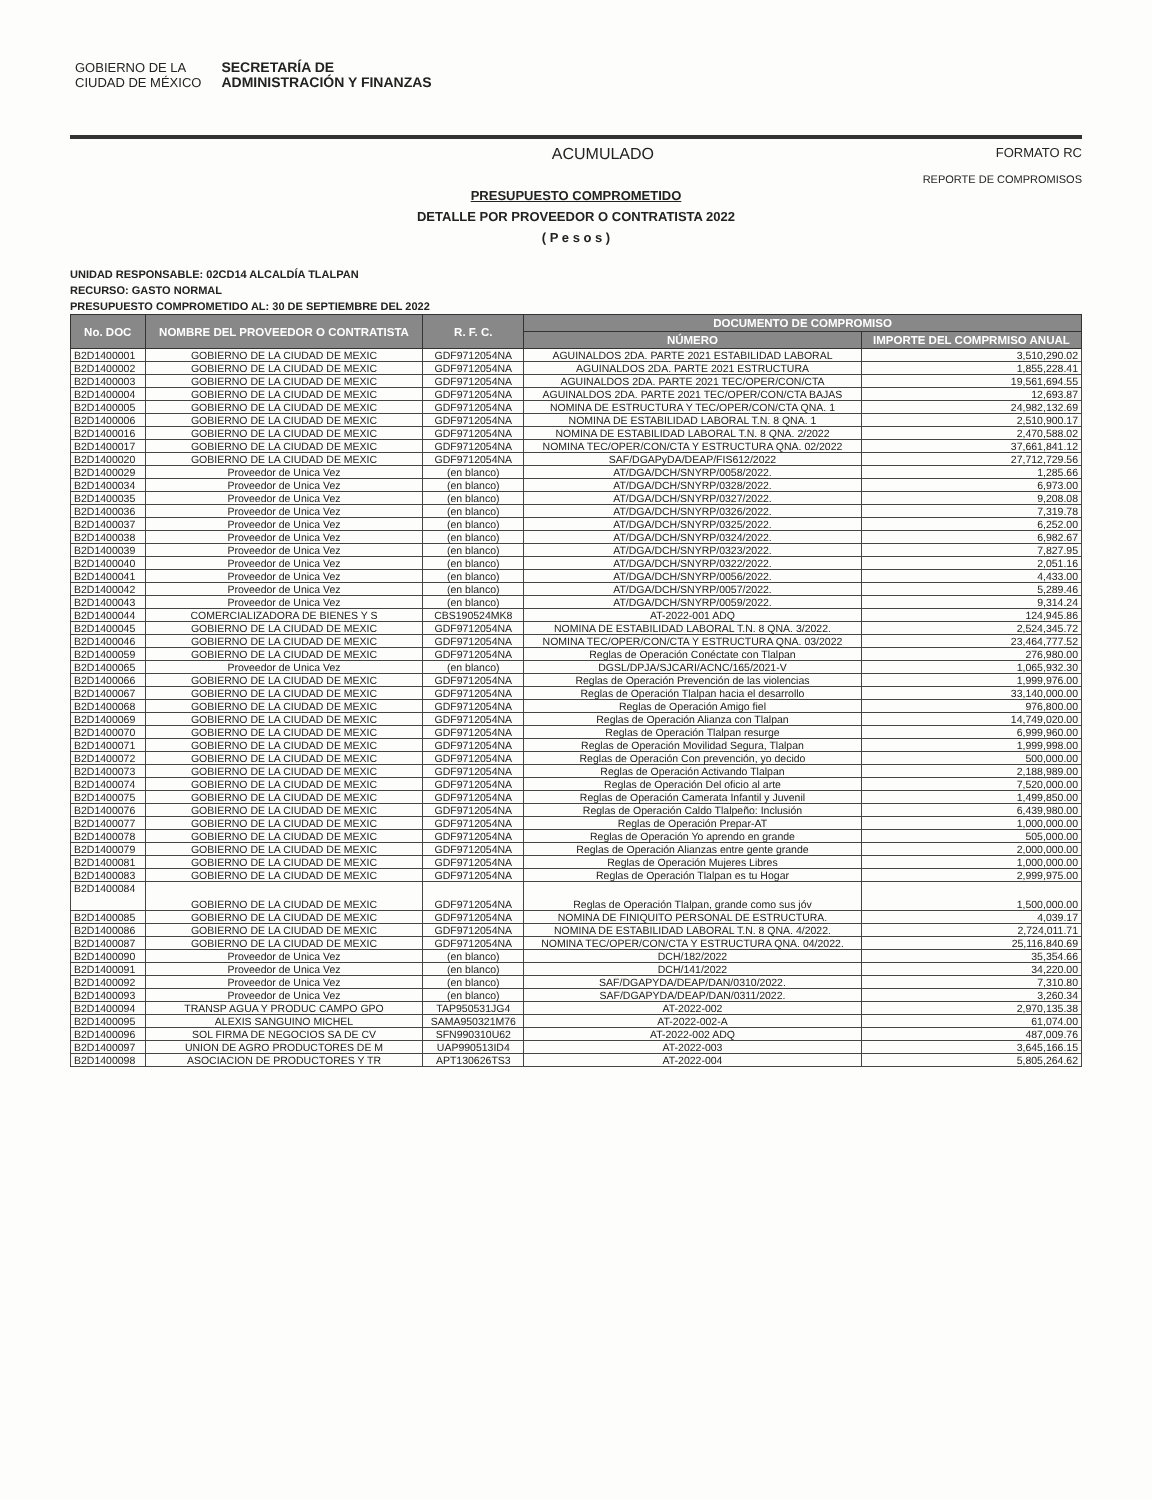GOBIERNO DE LA
CIUDAD DE MÉXICO SECRETARÍA DE
ADMINISTRACIÓN Y FINANZAS
ACUMULADO FORMATO RC
REPORTE DE COMPROMISOS
PRESUPUESTO COMPROMETIDO
DETALLE POR PROVEEDOR O CONTRATISTA 2022
( P e s o s )
UNIDAD RESPONSABLE: 02CD14 ALCALDÍA TLALPAN
RECURSO: GASTO NORMAL
PRESUPUESTO COMPROMETIDO AL: 30 DE SEPTIEMBRE DEL 2022
| No. DOC | NOMBRE DEL PROVEEDOR O CONTRATISTA | R. F. C. | DOCUMENTO DE COMPROMISO | |
| --- | --- | --- | --- | --- |
| | | | NÚMERO | IMPORTE DEL COMPRMISO ANUAL |
| B2D1400001 | GOBIERNO DE LA CIUDAD DE MEXIC | GDF9712054NA | AGUINALDOS 2DA. PARTE 2021 ESTABILIDAD LABORAL | 3,510,290.02 |
| B2D1400002 | GOBIERNO DE LA CIUDAD DE MEXIC | GDF9712054NA | AGUINALDOS 2DA. PARTE 2021 ESTRUCTURA | 1,855,228.41 |
| B2D1400003 | GOBIERNO DE LA CIUDAD DE MEXIC | GDF9712054NA | AGUINALDOS 2DA. PARTE 2021 TEC/OPER/CON/CTA | 19,561,694.55 |
| B2D1400004 | GOBIERNO DE LA CIUDAD DE MEXIC | GDF9712054NA | AGUINALDOS 2DA. PARTE 2021 TEC/OPER/CON/CTA BAJAS | 12,693.87 |
| B2D1400005 | GOBIERNO DE LA CIUDAD DE MEXIC | GDF9712054NA | NOMINA DE ESTRUCTURA Y TEC/OPER/CON/CTA QNA. 1 | 24,982,132.69 |
| B2D1400006 | GOBIERNO DE LA CIUDAD DE MEXIC | GDF9712054NA | NOMINA DE ESTABILIDAD LABORAL T.N. 8 QNA. 1 | 2,510,900.17 |
| B2D1400016 | GOBIERNO DE LA CIUDAD DE MEXIC | GDF9712054NA | NOMINA DE ESTABILIDAD LABORAL T.N. 8 QNA. 2/2022 | 2,470,588.02 |
| B2D1400017 | GOBIERNO DE LA CIUDAD DE MEXIC | GDF9712054NA | NOMINA TEC/OPER/CON/CTA Y ESTRUCTURA QNA. 02/2022 | 37,661,841.12 |
| B2D1400020 | GOBIERNO DE LA CIUDAD DE MEXIC | GDF9712054NA | SAF/DGAPyDA/DEAP/FIS612/2022 | 27,712,729.56 |
| B2D1400029 | Proveedor de Unica Vez | (en blanco) | AT/DGA/DCH/SNYRP/0058/2022. | 1,285.66 |
| B2D1400034 | Proveedor de Unica Vez | (en blanco) | AT/DGA/DCH/SNYRP/0328/2022. | 6,973.00 |
| B2D1400035 | Proveedor de Unica Vez | (en blanco) | AT/DGA/DCH/SNYRP/0327/2022. | 9,208.08 |
| B2D1400036 | Proveedor de Unica Vez | (en blanco) | AT/DGA/DCH/SNYRP/0326/2022. | 7,319.78 |
| B2D1400037 | Proveedor de Unica Vez | (en blanco) | AT/DGA/DCH/SNYRP/0325/2022. | 6,252.00 |
| B2D1400038 | Proveedor de Unica Vez | (en blanco) | AT/DGA/DCH/SNYRP/0324/2022. | 6,982.67 |
| B2D1400039 | Proveedor de Unica Vez | (en blanco) | AT/DGA/DCH/SNYRP/0323/2022. | 7,827.95 |
| B2D1400040 | Proveedor de Unica Vez | (en blanco) | AT/DGA/DCH/SNYRP/0322/2022. | 2,051.16 |
| B2D1400041 | Proveedor de Unica Vez | (en blanco) | AT/DGA/DCH/SNYRP/0056/2022. | 4,433.00 |
| B2D1400042 | Proveedor de Unica Vez | (en blanco) | AT/DGA/DCH/SNYRP/0057/2022. | 5,289.46 |
| B2D1400043 | Proveedor de Unica Vez | (en blanco) | AT/DGA/DCH/SNYRP/0059/2022. | 9,314.24 |
| B2D1400044 | COMERCIALIZADORA DE BIENES Y S | CBS190524MK8 | AT-2022-001 ADQ | 124,945.86 |
| B2D1400045 | GOBIERNO DE LA CIUDAD DE MEXIC | GDF9712054NA | NOMINA DE ESTABILIDAD LABORAL T.N. 8 QNA. 3/2022. | 2,524,345.72 |
| B2D1400046 | GOBIERNO DE LA CIUDAD DE MEXIC | GDF9712054NA | NOMINA TEC/OPER/CON/CTA Y ESTRUCTURA QNA. 03/2022 | 23,464,777.52 |
| B2D1400059 | GOBIERNO DE LA CIUDAD DE MEXIC | GDF9712054NA | Reglas de Operación Conéctate con Tlalpan | 276,980.00 |
| B2D1400065 | Proveedor de Unica Vez | (en blanco) | DGSL/DPJA/SJCARI/ACNC/165/2021-V | 1,065,932.30 |
| B2D1400066 | GOBIERNO DE LA CIUDAD DE MEXIC | GDF9712054NA | Reglas de Operación Prevención de las violencias | 1,999,976.00 |
| B2D1400067 | GOBIERNO DE LA CIUDAD DE MEXIC | GDF9712054NA | Reglas de Operación Tlalpan hacia el desarrollo | 33,140,000.00 |
| B2D1400068 | GOBIERNO DE LA CIUDAD DE MEXIC | GDF9712054NA | Reglas de Operación Amigo fiel | 976,800.00 |
| B2D1400069 | GOBIERNO DE LA CIUDAD DE MEXIC | GDF9712054NA | Reglas de Operación Alianza con Tlalpan | 14,749,020.00 |
| B2D1400070 | GOBIERNO DE LA CIUDAD DE MEXIC | GDF9712054NA | Reglas de Operación Tlalpan resurge | 6,999,960.00 |
| B2D1400071 | GOBIERNO DE LA CIUDAD DE MEXIC | GDF9712054NA | Reglas de Operación Movilidad Segura, Tlalpan | 1,999,998.00 |
| B2D1400072 | GOBIERNO DE LA CIUDAD DE MEXIC | GDF9712054NA | Reglas de Operación Con prevención, yo decido | 500,000.00 |
| B2D1400073 | GOBIERNO DE LA CIUDAD DE MEXIC | GDF9712054NA | Reglas de Operación Activando Tlalpan | 2,188,989.00 |
| B2D1400074 | GOBIERNO DE LA CIUDAD DE MEXIC | GDF9712054NA | Reglas de Operación Del oficio al arte | 7,520,000.00 |
| B2D1400075 | GOBIERNO DE LA CIUDAD DE MEXIC | GDF9712054NA | Reglas de Operación Camerata Infantil y Juvenil | 1,499,850.00 |
| B2D1400076 | GOBIERNO DE LA CIUDAD DE MEXIC | GDF9712054NA | Reglas de Operación Caldo Tlalpeño: Inclusión | 6,439,980.00 |
| B2D1400077 | GOBIERNO DE LA CIUDAD DE MEXIC | GDF9712054NA | Reglas de Operación Prepar-AT | 1,000,000.00 |
| B2D1400078 | GOBIERNO DE LA CIUDAD DE MEXIC | GDF9712054NA | Reglas de Operación Yo aprendo en grande | 505,000.00 |
| B2D1400079 | GOBIERNO DE LA CIUDAD DE MEXIC | GDF9712054NA | Reglas de Operación Alianzas entre gente grande | 2,000,000.00 |
| B2D1400081 | GOBIERNO DE LA CIUDAD DE MEXIC | GDF9712054NA | Reglas de Operación Mujeres Libres | 1,000,000.00 |
| B2D1400083 | GOBIERNO DE LA CIUDAD DE MEXIC | GDF9712054NA | Reglas de Operación Tlalpan es tu Hogar | 2,999,975.00 |
| B2D1400084 | GOBIERNO DE LA CIUDAD DE MEXIC | GDF9712054NA | Reglas de Operación Tlalpan, grande como sus jóv | 1,500,000.00 |
| B2D1400085 | GOBIERNO DE LA CIUDAD DE MEXIC | GDF9712054NA | NOMINA DE FINIQUITO PERSONAL DE ESTRUCTURA. | 4,039.17 |
| B2D1400086 | GOBIERNO DE LA CIUDAD DE MEXIC | GDF9712054NA | NOMINA DE ESTABILIDAD LABORAL T.N. 8 QNA. 4/2022. | 2,724,011.71 |
| B2D1400087 | GOBIERNO DE LA CIUDAD DE MEXIC | GDF9712054NA | NOMINA TEC/OPER/CON/CTA Y ESTRUCTURA QNA. 04/2022. | 25,116,840.69 |
| B2D1400090 | Proveedor de Unica Vez | (en blanco) | DCH/182/2022 | 35,354.66 |
| B2D1400091 | Proveedor de Unica Vez | (en blanco) | DCH/141/2022 | 34,220.00 |
| B2D1400092 | Proveedor de Unica Vez | (en blanco) | SAF/DGAPYDA/DEAP/DAN/0310/2022. | 7,310.80 |
| B2D1400093 | Proveedor de Unica Vez | (en blanco) | SAF/DGAPYDA/DEAP/DAN/0311/2022. | 3,260.34 |
| B2D1400094 | TRANSP AGUA Y PRODUC CAMPO GPO | TAP950531JG4 | AT-2022-002 | 2,970,135.38 |
| B2D1400095 | ALEXIS SANGUINO MICHEL | SAMA950321M76 | AT-2022-002-A | 61,074.00 |
| B2D1400096 | SOL FIRMA DE NEGOCIOS SA DE CV | SFN990310U62 | AT-2022-002 ADQ | 487,009.76 |
| B2D1400097 | UNION DE AGRO PRODUCTORES DE M | UAP990513ID4 | AT-2022-003 | 3,645,166.15 |
| B2D1400098 | ASOCIACION DE PRODUCTORES Y TR | APT130626TS3 | AT-2022-004 | 5,805,264.62 |